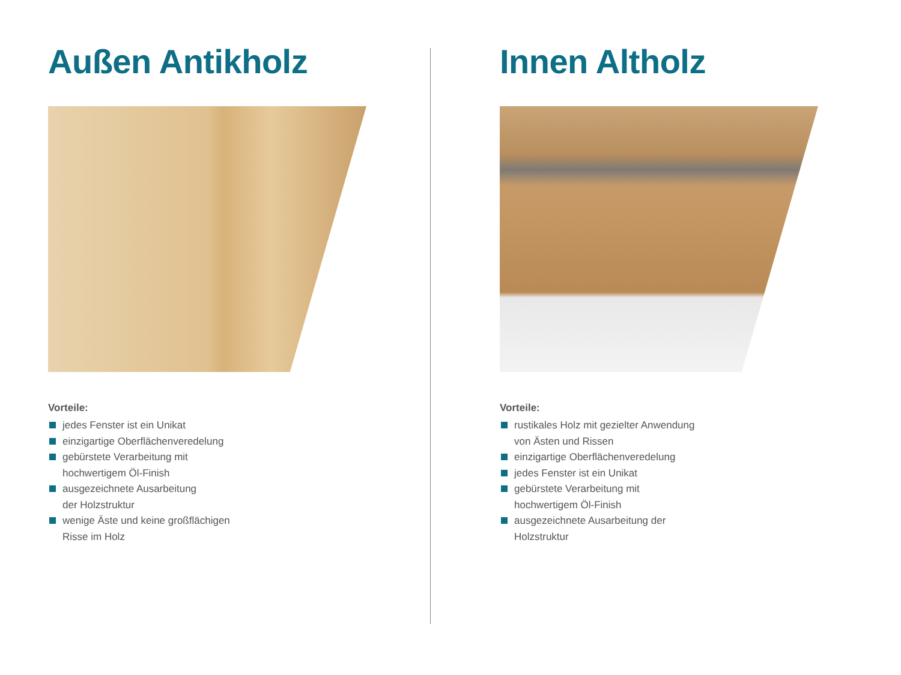Außen Antikholz
Vorteile:
jedes Fenster ist ein Unikat
einzigartige Oberflächenveredelung
gebürstete Verarbeitung mit
hochwertigem Öl-Finish
ausgezeichnete Ausarbeitung
der Holzstruktur
wenige Äste und keine großflächigen
Risse im Holz
Innen Altholz
Vorteile:
rustikales Holz mit gezielter Anwendung
von Ästen und Rissen
einzigartige Oberflächenveredelung
jedes Fenster ist ein Unikat
gebürstete Verarbeitung mit
hochwertigem Öl-Finish
ausgezeichnete Ausarbeitung der
Holzstruktur